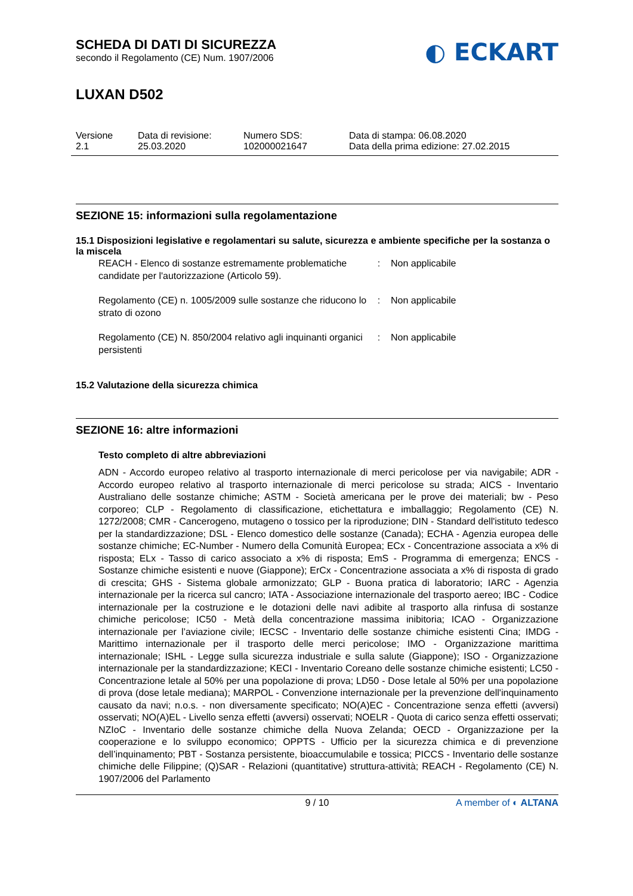SCHEDA DI DATI DI SICUREZZA
secondo il Regolamento (CE) Num. 1907/2006
◐ ECKART
LUXAN D502
Versione
2.1
Data di revisione:
25.03.2020
Numero SDS:
102000021647
Data di stampa: 06.08.2020
Data della prima edizione: 27.02.2015
SEZIONE 15: informazioni sulla regolamentazione
15.1 Disposizioni legislative e regolamentari su salute, sicurezza e ambiente specifiche per la sostanza o la miscela
REACH - Elenco di sostanze estremamente problematiche candidate per l'autorizzazione (Articolo 59).
: Non applicabile
Regolamento (CE) n. 1005/2009 sulle sostanze che riducono lo strato di ozono
: Non applicabile
Regolamento (CE) N. 850/2004 relativo agli inquinanti organici persistenti
: Non applicabile
15.2 Valutazione della sicurezza chimica
SEZIONE 16: altre informazioni
Testo completo di altre abbreviazioni
ADN - Accordo europeo relativo al trasporto internazionale di merci pericolose per via navigabile; ADR - Accordo europeo relativo al trasporto internazionale di merci pericolose su strada; AICS - Inventario Australiano delle sostanze chimiche; ASTM - Società americana per le prove dei materiali; bw - Peso corporeo; CLP - Regolamento di classificazione, etichettatura e imballaggio; Regolamento (CE) N. 1272/2008; CMR - Cancerogeno, mutageno o tossico per la riproduzione; DIN - Standard dell'istituto tedesco per la standardizzazione; DSL - Elenco domestico delle sostanze (Canada); ECHA - Agenzia europea delle sostanze chimiche; EC-Number - Numero della Comunità Europea; ECx - Concentrazione associata a x% di risposta; ELx - Tasso di carico associato a x% di risposta; EmS - Programma di emergenza; ENCS - Sostanze chimiche esistenti e nuove (Giappone); ErCx - Concentrazione associata a x% di risposta di grado di crescita; GHS - Sistema globale armonizzato; GLP - Buona pratica di laboratorio; IARC - Agenzia internazionale per la ricerca sul cancro; IATA - Associazione internazionale del trasporto aereo; IBC - Codice internazionale per la costruzione e le dotazioni delle navi adibite al trasporto alla rinfusa di sostanze chimiche pericolose; IC50 - Metà della concentrazione massima inibitoria; ICAO - Organizzazione internazionale per l’aviazione civile; IECSC - Inventario delle sostanze chimiche esistenti Cina; IMDG - Marittimo internazionale per il trasporto delle merci pericolose; IMO - Organizzazione marittima internazionale; ISHL - Legge sulla sicurezza industriale e sulla salute (Giappone); ISO - Organizzazione internazionale per la standardizzazione; KECI - Inventario Coreano delle sostanze chimiche esistenti; LC50 - Concentrazione letale al 50% per una popolazione di prova; LD50 - Dose letale al 50% per una popolazione di prova (dose letale mediana); MARPOL - Convenzione internazionale per la prevenzione dell'inquinamento causato da navi; n.o.s. - non diversamente specificato; NO(A)EC - Concentrazione senza effetti (avversi) osservati; NO(A)EL - Livello senza effetti (avversi) osservati; NOELR - Quota di carico senza effetti osservati; NZIoC - Inventario delle sostanze chimiche della Nuova Zelanda; OECD - Organizzazione per la cooperazione e lo sviluppo economico; OPPTS - Ufficio per la sicurezza chimica e di prevenzione dell’inquinamento; PBT - Sostanza persistente, bioaccumulabile e tossica; PICCS - Inventario delle sostanze chimiche delle Filippine; (Q)SAR - Relazioni (quantitative) struttura-attività; REACH - Regolamento (CE) N. 1907/2006 del Parlamento
9 / 10 A member of ◐ ALTANA